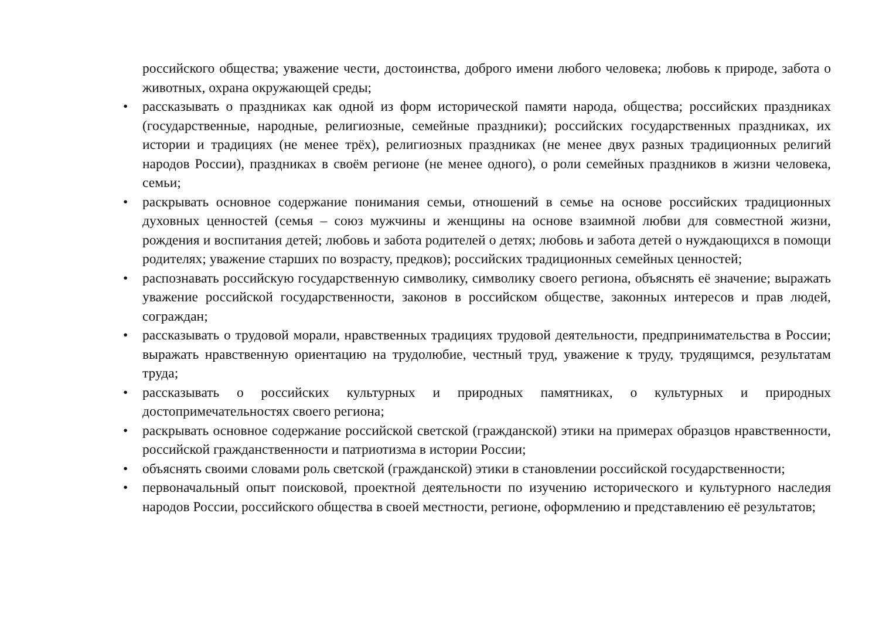российского общества; уважение чести, достоинства, доброго имени любого человека; любовь к природе, забота о животных, охрана окружающей среды;
• рассказывать о праздниках как одной из форм исторической памяти народа, общества; российских праздниках (государственные, народные, религиозные, семейные праздники); российских государственных праздниках, их истории и традициях (не менее трёх), религиозных праздниках (не менее двух разных традиционных религий народов России), праздниках в своём регионе (не менее одного), о роли семейных праздников в жизни человека, семьи;
• раскрывать основное содержание понимания семьи, отношений в семье на основе российских традиционных духовных ценностей (семья – союз мужчины и женщины на основе взаимной любви для совместной жизни, рождения и воспитания детей; любовь и забота родителей о детях; любовь и забота детей о нуждающихся в помощи родителях; уважение старших по возрасту, предков); российских традиционных семейных ценностей;
• распознавать российскую государственную символику, символику своего региона, объяснять её значение; выражать уважение российской государственности, законов в российском обществе, законных интересов и прав людей, сограждан;
• рассказывать о трудовой морали, нравственных традициях трудовой деятельности, предпринимательства в России; выражать нравственную ориентацию на трудолюбие, честный труд, уважение к труду, трудящимся, результатам труда;
• рассказывать о российских культурных и природных памятниках, о культурных и природных достопримечательностях своего региона;
• раскрывать основное содержание российской светской (гражданской) этики на примерах образцов нравственности, российской гражданственности и патриотизма в истории России;
• объяснять своими словами роль светской (гражданской) этики в становлении российской государственности;
• первоначальный опыт поисковой, проектной деятельности по изучению исторического и культурного наследия народов России, российского общества в своей местности, регионе, оформлению и представлению её результатов;